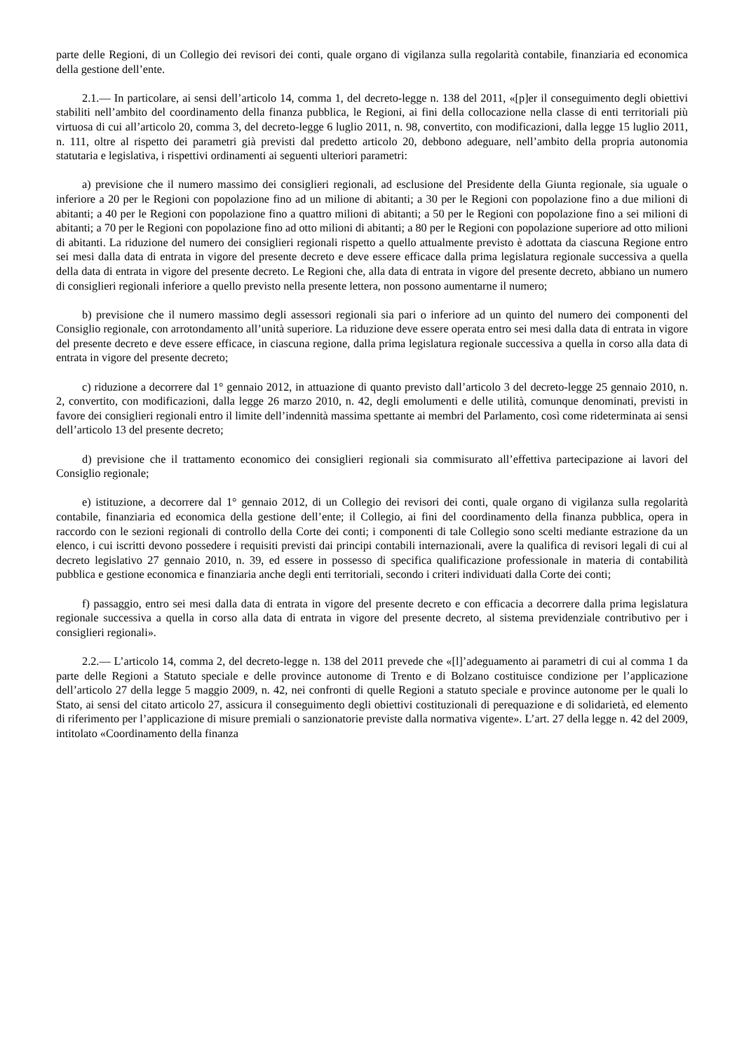parte delle Regioni, di un Collegio dei revisori dei conti, quale organo di vigilanza sulla regolarità contabile, finanziaria ed economica della gestione dell’ente.
2.1.— In particolare, ai sensi dell’articolo 14, comma 1, del decreto-legge n. 138 del 2011, «[p]er il conseguimento degli obiettivi stabiliti nell’ambito del coordinamento della finanza pubblica, le Regioni, ai fini della collocazione nella classe di enti territoriali più virtuosa di cui all’articolo 20, comma 3, del decreto-legge 6 luglio 2011, n. 98, convertito, con modificazioni, dalla legge 15 luglio 2011, n. 111, oltre al rispetto dei parametri già previsti dal predetto articolo 20, debbono adeguare, nell’ambito della propria autonomia statutaria e legislativa, i rispettivi ordinamenti ai seguenti ulteriori parametri:
a) previsione che il numero massimo dei consiglieri regionali, ad esclusione del Presidente della Giunta regionale, sia uguale o inferiore a 20 per le Regioni con popolazione fino ad un milione di abitanti; a 30 per le Regioni con popolazione fino a due milioni di abitanti; a 40 per le Regioni con popolazione fino a quattro milioni di abitanti; a 50 per le Regioni con popolazione fino a sei milioni di abitanti; a 70 per le Regioni con popolazione fino ad otto milioni di abitanti; a 80 per le Regioni con popolazione superiore ad otto milioni di abitanti. La riduzione del numero dei consiglieri regionali rispetto a quello attualmente previsto è adottata da ciascuna Regione entro sei mesi dalla data di entrata in vigore del presente decreto e deve essere efficace dalla prima legislatura regionale successiva a quella della data di entrata in vigore del presente decreto. Le Regioni che, alla data di entrata in vigore del presente decreto, abbiano un numero di consiglieri regionali inferiore a quello previsto nella presente lettera, non possono aumentarne il numero;
b) previsione che il numero massimo degli assessori regionali sia pari o inferiore ad un quinto del numero dei componenti del Consiglio regionale, con arrotondamento all’unità superiore. La riduzione deve essere operata entro sei mesi dalla data di entrata in vigore del presente decreto e deve essere efficace, in ciascuna regione, dalla prima legislatura regionale successiva a quella in corso alla data di entrata in vigore del presente decreto;
c) riduzione a decorrere dal 1° gennaio 2012, in attuazione di quanto previsto dall’articolo 3 del decreto-legge 25 gennaio 2010, n. 2, convertito, con modificazioni, dalla legge 26 marzo 2010, n. 42, degli emolumenti e delle utilità, comunque denominati, previsti in favore dei consiglieri regionali entro il limite dell’indennità massima spettante ai membri del Parlamento, così come rideterminata ai sensi dell’articolo 13 del presente decreto;
d) previsione che il trattamento economico dei consiglieri regionali sia commisurato all’effettiva partecipazione ai lavori del Consiglio regionale;
e) istituzione, a decorrere dal 1° gennaio 2012, di un Collegio dei revisori dei conti, quale organo di vigilanza sulla regolarità contabile, finanziaria ed economica della gestione dell’ente; il Collegio, ai fini del coordinamento della finanza pubblica, opera in raccordo con le sezioni regionali di controllo della Corte dei conti; i componenti di tale Collegio sono scelti mediante estrazione da un elenco, i cui iscritti devono possedere i requisiti previsti dai principi contabili internazionali, avere la qualifica di revisori legali di cui al decreto legislativo 27 gennaio 2010, n. 39, ed essere in possesso di specifica qualificazione professionale in materia di contabilità pubblica e gestione economica e finanziaria anche degli enti territoriali, secondo i criteri individuati dalla Corte dei conti;
f) passaggio, entro sei mesi dalla data di entrata in vigore del presente decreto e con efficacia a decorrere dalla prima legislatura regionale successiva a quella in corso alla data di entrata in vigore del presente decreto, al sistema previdenziale contributivo per i consiglieri regionali».
2.2.— L’articolo 14, comma 2, del decreto-legge n. 138 del 2011 prevede che «[l]’adeguamento ai parametri di cui al comma 1 da parte delle Regioni a Statuto speciale e delle province autonome di Trento e di Bolzano costituisce condizione per l’applicazione dell’articolo 27 della legge 5 maggio 2009, n. 42, nei confronti di quelle Regioni a statuto speciale e province autonome per le quali lo Stato, ai sensi del citato articolo 27, assicura il conseguimento degli obiettivi costituzionali di perequazione e di solidarietà, ed elemento di riferimento per l’applicazione di misure premiali o sanzionatorie previste dalla normativa vigente». L’art. 27 della legge n. 42 del 2009, intitolato «Coordinamento della finanza